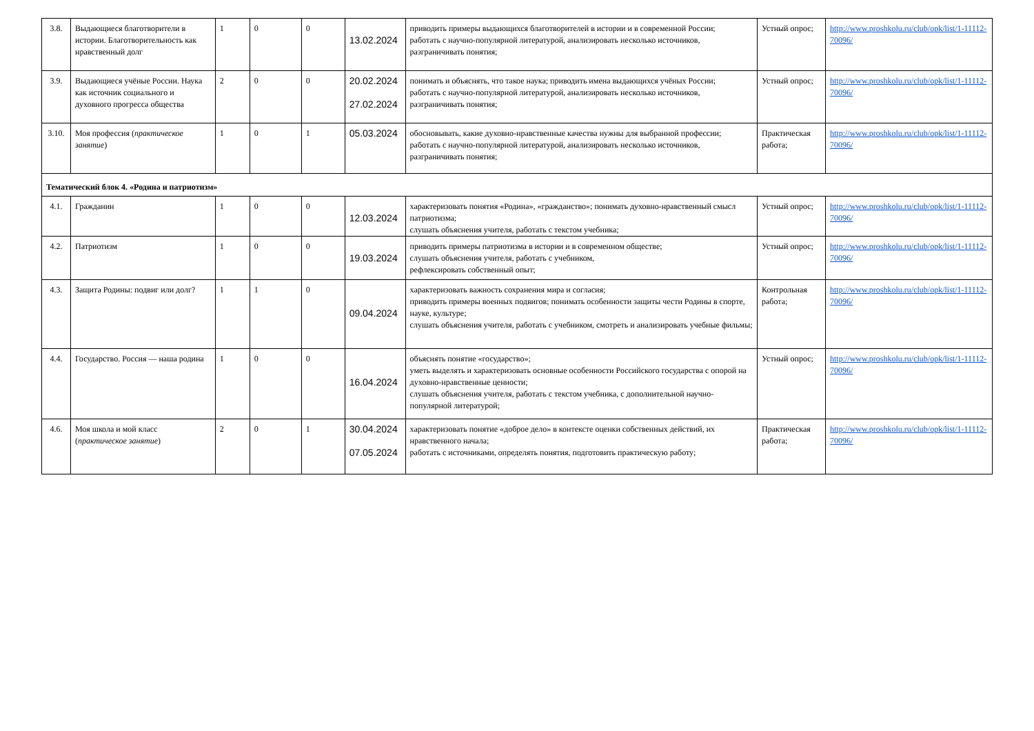| 3.8. | Выдающиеся благотворители в истории. Благотворительность как нравственный долг | 1 | 0 | 0 | 13.02.2024 | приводить примеры выдающихся благотворителей в истории и в современной России; работать с научно-популярной литературой, анализировать несколько источников, разграничивать понятия; | Устный опрос; | http://www.proshkolu.ru/club/opk/list/1-11112-70096/ |
| 3.9. | Выдающиеся учёные России. Наука как источник социального и духовного прогресса общества | 2 | 0 | 0 | 20.02.2024 27.02.2024 | понимать и объяснять, что такое наука; приводить имена выдающихся учёных России; работать с научно-популярной литературой, анализировать несколько источников, разграничивать понятия; | Устный опрос; | http://www.proshkolu.ru/club/opk/list/1-11112-70096/ |
| 3.10. | Моя профессия ( практическое занятие ) | 1 | 0 | 1 | 05.03.2024 | обосновывать, какие духовно-нравственные качества нужны для выбранной профессии; работать с научно-популярной литературой, анализировать несколько источников, разграничивать понятия; | Практическая работа; | http://www.proshkolu.ru/club/opk/list/1-11112-70096/ |
| Тематический блок 4. «Родина и патриотизм» | | | | | | | | |
| 4.1. | Гражданин | 1 | 0 | 0 | 12.03.2024 | характеризовать понятия «Родина», «гражданство»; понимать духовно-нравственный смысл патриотизма; слушать объяснения учителя, работать с текстом учебника; | Устный опрос; | http://www.proshkolu.ru/club/opk/list/1-11112-70096/ |
| 4.2. | Патриотизм | 1 | 0 | 0 | 19.03.2024 | приводить примеры патриотизма в истории и в современном обществе; слушать объяснения учителя, работать с учебником, рефлексировать собственный опыт; | Устный опрос; | http://www.proshkolu.ru/club/opk/list/1-11112-70096/ |
| 4.3. | Защита Родины: подвиг или долг? | 1 | 1 | 0 | 09.04.2024 | характеризовать важность сохранения мира и согласия; приводить примеры военных подвигов; понимать особенности защиты чести Родины в спорте, науке, культуре; слушать объяснения учителя, работать с учебником, смотреть и анализировать учебные фильмы; | Контрольная работа; | http://www.proshkolu.ru/club/opk/list/1-11112-70096/ |
| 4.4. | Государство. Россия — наша родина | 1 | 0 | 0 | 16.04.2024 | объяснять понятие «государство»; уметь выделять и характеризовать основные особенности Российского государства с опорой на духовно-нравственные ценности; слушать объяснения учителя, работать с текстом учебника, с дополнительной научно-популярной литературой; | Устный опрос; | http://www.proshkolu.ru/club/opk/list/1-11112-70096/ |
| 4.6. | Моя школа и мой класс ( практическое занятие ) | 2 | 0 | 1 | 30.04.2024 07.05.2024 | характеризовать понятие «доброе дело» в контексте оценки собственных действий, их нравственного начала; работать с источниками, определять понятия, подготовить практическую работу; | Практическая работа; | http://www.proshkolu.ru/club/opk/list/1-11112-70096/ |